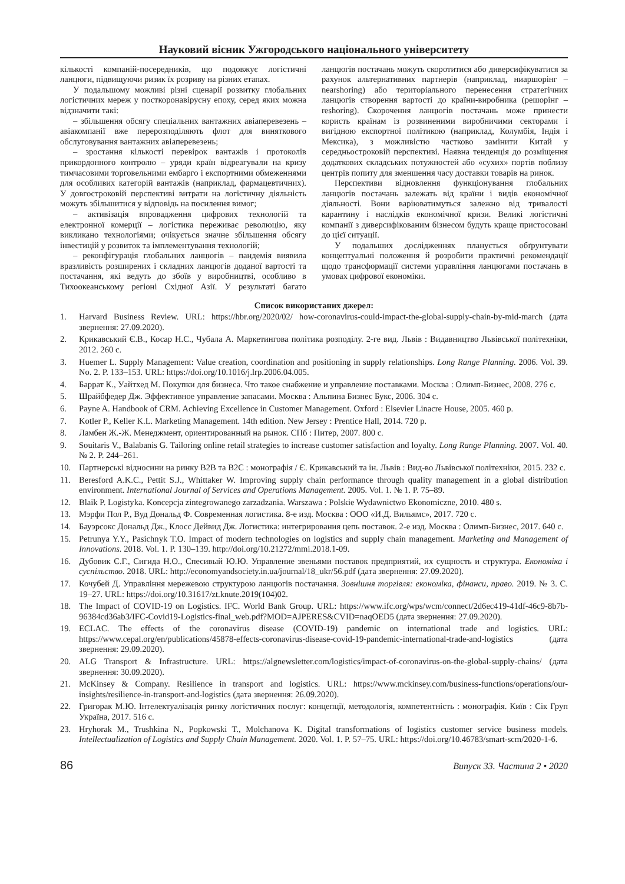Науковий вісник Ужгородського національного університету
кількості компаній-посередників, що подовжує логістичні ланцюги, підвищуючи ризик їх розриву на різних етапах.
У подальшому можливі різні сценарії розвитку глобальних логістичних мереж у посткоронавірусну епоху, серед яких можна відзначити такі:
– збільшення обсягу спеціальних вантажних авіаперевезень – авіакомпанії вже перерозподіляють флот для виняткового обслуговування вантажних авіаперевезень;
– зростання кількості перевірок вантажів і протоколів прикордонного контролю – уряди країн відреагували на кризу тимчасовими торговельними ембарго і експортними обмеженнями для особливих категорій вантажів (наприклад, фармацевтичних). У довгостроковій перспективі витрати на логістичну діяльність можуть збільшитися у відповідь на посилення вимог;
– активізація впровадження цифрових технологій та електронної комерції – логістика переживає революцію, яку викликано технологіями; очікується значне збільшення обсягу інвестицій у розвиток та імплементування технологій;
– реконфігурація глобальних ланцюгів – пандемія виявила вразливість розширених і складних ланцюгів доданої вартості та постачання, які ведуть до збоїв у виробництві, особливо в Тихоокеанському регіоні Східної Азії. У результаті багато ланцюгів постачань можуть скоротитися або диверсифікуватися за рахунок альтернативних партнерів (наприклад, ниаршорінг – nearshoring) або територіального перенесення стратегічних ланцюгів створення вартості до країни-виробника (решорінг – reshoring). Скорочення ланцюгів постачань може принести користь країнам із розвиненими виробничими секторами і вигідною експортної політикою (наприклад, Колумбія, Індія і Мексика), з можливістю частково замінити Китай у середньостроковій перспективі. Наявна тенденція до розміщення додаткових складських потужностей або «сухих» портів поблизу центрів попиту для зменшення часу доставки товарів на ринок.
Перспективи відновлення функціонування глобальних ланцюгів постачань залежать від країни і видів економічної діяльності. Вони варіюватимуться залежно від тривалості карантину і наслідків економічної кризи. Великі логістичні компанії з диверсифікованим бізнесом будуть краще пристосовані до цієї ситуації.
У подальших дослідженнях планується обґрунтувати концептуальні положення й розробити практичні рекомендації щодо трансформації системи управління ланцюгами постачань в умовах цифрової економіки.
Список використаних джерел:
1. Harvard Business Review. URL: https://hbr.org/2020/02/ how-coronavirus-could-impact-the-global-supply-chain-by-mid-march (дата звернення: 27.09.2020).
2. Крикавський Є.В., Косар Н.С., Чубала А. Маркетингова політика розподілу. 2-ге вид. Львів : Видавництво Львівської політехніки, 2012. 260 с.
3. Huemer L. Supply Management: Value creation, coordination and positioning in supply relationships. Long Range Planning. 2006. Vol. 39. No. 2. P. 133–153. URL: https://doi.org/10.1016/j.lrp.2006.04.005.
4. Баррат К., Уайтхед М. Покупки для бизнеса. Что такое снабжение и управление поставками. Москва : Олимп-Бизнес, 2008. 276 с.
5. Шрайбфедер Дж. Эффективное управление запасами. Москва : Альпина Бизнес Букс, 2006. 304 с.
6. Payne A. Handbook of CRM. Achieving Excellence in Customer Management. Oxford : Elsevier Linacre House, 2005. 460 p.
7. Kotler P., Keller K.L. Marketing Management. 14th edition. New Jersey : Prentice Hall, 2014. 720 p.
8. Ламбен Ж.-Ж. Менеджмент, ориентированный на рынок. СПб : Питер, 2007. 800 с.
9. Souitaris V., Balabanis G. Tailoring online retail strategies to increase customer satisfaction and loyalty. Long Range Planning. 2007. Vol. 40. № 2. P. 244–261.
10. Партнерські відносини на ринку B2B та B2C : монографія / Є. Крикавський та ін. Львів : Вид-во Львівської політехніки, 2015. 232 с.
11. Beresford A.K.C., Pettit S.J., Whittaker W. Improving supply chain performance through quality management in a global distribution environment. International Journal of Services and Operations Management. 2005. Vol. 1. № 1. P. 75–89.
12. Blaik P. Logistyka. Koncepcja zintegrowanego zarzadzania. Warszawa : Polskie Wydawnictwo Ekonomiczne, 2010. 480 s.
13. Мэрфи Пол Р., Вуд Дональд Ф. Современная логистика. 8-е изд. Москва : ООО «И.Д. Вильямс», 2017. 720 с.
14. Бауэрсокс Дональд Дж., Клосс Дейвид Дж. Логистика: интегрирования цепь поставок. 2-е изд. Москва : Олимп-Бизнес, 2017. 640 с.
15. Petrunya Y.Y., Pasichnyk T.O. Impact of modern technologies on logistics and supply chain management. Marketing and Management of Innovations. 2018. Vol. 1. P. 130–139. http://doi.org/10.21272/mmi.2018.1-09.
16. Дубовик С.Г., Сигида Н.О., Спесивый Ю.Ю. Управление звеньями поставок предприятий, их сущность и структура. Економіка і суспільство. 2018. URL: http://economyandsociety.in.ua/journal/18_ukr/56.pdf (дата звернення: 27.09.2020).
17. Кочубей Д. Управління мережевою структурою ланцюгів постачання. Зовнішня торгівля: економіка, фінанси, право. 2019. № 3. С. 19–27. URL: https://doi.org/10.31617/zt.knute.2019(104)02.
18. The Impact of COVID-19 on Logistics. IFC. World Bank Group. URL: https://www.ifc.org/wps/wcm/connect/2d6ec419-41df-46c9-8b7b-96384cd36ab3/IFC-Covid19-Logistics-final_web.pdf?MOD=AJPERES&CVID=naqOED5 (дата звернення: 27.09.2020).
19. ECLAC. The effects of the coronavirus disease (COVID-19) pandemic on international trade and logistics. URL: https://www.cepal.org/en/publications/45878-effects-coronavirus-disease-covid-19-pandemic-international-trade-and-logistics (дата звернення: 29.09.2020).
20. ALG Transport & Infrastructure. URL: https://algnewsletter.com/logistics/impact-of-coronavirus-on-the-global-supply-chains/ (дата звернення: 30.09.2020).
21. McKinsey & Company. Resilience in transport and logistics. URL: https://www.mckinsey.com/business-functions/operations/our-insights/resilience-in-transport-and-logistics (дата звернення: 26.09.2020).
22. Григорак М.Ю. Інтелектуалізація ринку логістичних послуг: концепції, методологія, компетентність : монографія. Київ : Сік Груп Україна, 2017. 516 с.
23. Hryhorak M., Trushkina N., Popkowski T., Molchanova K. Digital transformations of logistics customer service business models. Intellectualization of Logistics and Supply Chain Management. 2020. Vol. 1. P. 57–75. URL: https://doi.org/10.46783/smart-scm/2020-1-6.
86 Випуск 33. Частина 2 • 2020